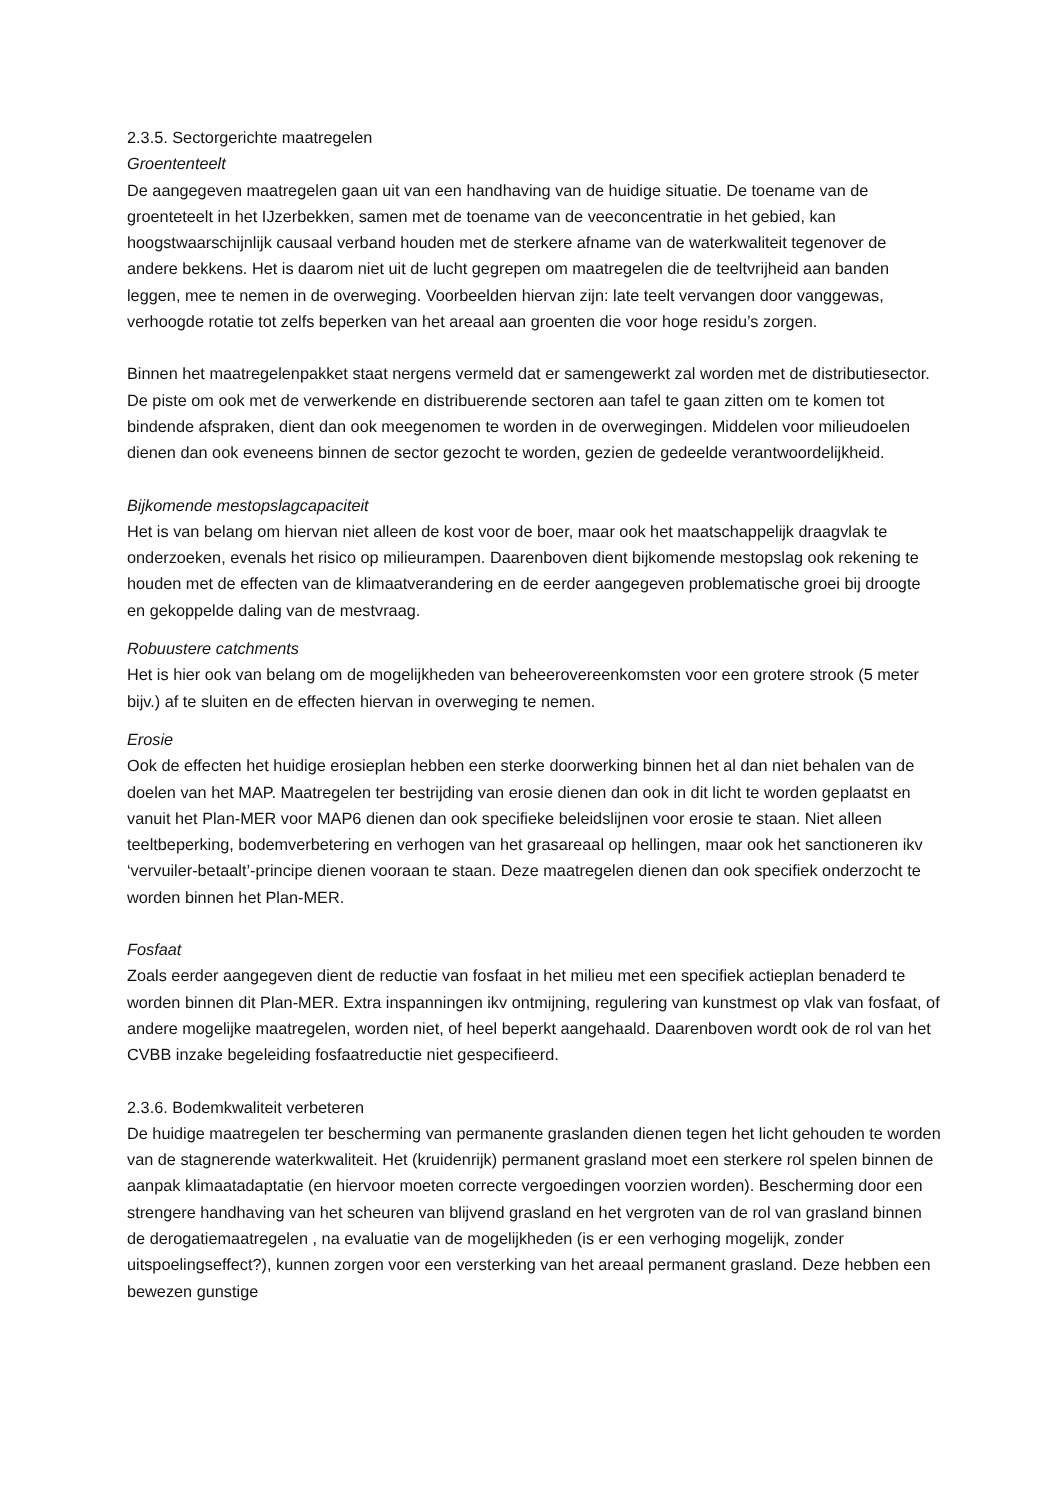2.3.5. Sectorgerichte maatregelen
Groententeelt
De aangegeven maatregelen gaan uit van een handhaving van de huidige situatie. De toename van de groenteteelt in het IJzerbekken, samen met de toename van de veeconcentratie in het gebied, kan hoogstwaarschijnlijk causaal verband houden met de sterkere afname van de waterkwaliteit tegenover de andere bekkens. Het is daarom niet uit de lucht gegrepen om maatregelen die de teeltvrijheid aan banden leggen, mee te nemen in de overweging. Voorbeelden hiervan zijn: late teelt vervangen door vanggewas, verhoogde rotatie tot zelfs beperken van het areaal aan groenten die voor hoge residu’s zorgen.
Binnen het maatregelenpakket staat nergens vermeld dat er samengewerkt zal worden met de distributiesector. De piste om ook met de verwerkende en distribuerende sectoren aan tafel te gaan zitten om te komen tot bindende afspraken, dient dan ook meegenomen te worden in de overwegingen. Middelen voor milieudoelen dienen dan ook eveneens binnen de sector gezocht te worden, gezien de gedeelde verantwoordelijkheid.
Bijkomende mestopslagcapaciteit
Het is van belang om hiervan niet alleen de kost voor de boer, maar ook het maatschappelijk draagvlak te onderzoeken, evenals het risico op milieurampen. Daarenboven dient bijkomende mestopslag ook rekening te houden met de effecten van de klimaatverandering en de eerder aangegeven problematische groei bij droogte en gekoppelde daling van de mestvraag.
Robuustere catchments
Het is hier ook van belang om de mogelijkheden van beheerovereenkomsten voor een grotere strook (5 meter bijv.) af te sluiten en de effecten hiervan in overweging te nemen.
Erosie
Ook de effecten het huidige erosieplan hebben een sterke doorwerking binnen het al dan niet behalen van de doelen van het MAP. Maatregelen ter bestrijding van erosie dienen dan ook in dit licht te worden geplaatst en vanuit het Plan-MER voor MAP6 dienen dan ook specifieke beleidslijnen voor erosie te staan. Niet alleen teeltbeperking, bodemverbetering en verhogen van het grasareaal op hellingen, maar ook het sanctioneren ikv ‘vervuiler-betaalt’-principe dienen vooraan te staan. Deze maatregelen dienen dan ook specifiek onderzocht te worden binnen het Plan-MER.
Fosfaat
Zoals eerder aangegeven dient de reductie van fosfaat in het milieu met een specifiek actieplan benaderd te worden binnen dit Plan-MER. Extra inspanningen ikv ontmijning, regulering van kunstmest op vlak van fosfaat, of andere mogelijke maatregelen, worden niet, of heel beperkt aangehaald. Daarenboven wordt ook de rol van het CVBB inzake begeleiding fosfaatreductie niet gespecifieerd.
2.3.6. Bodemkwaliteit verbeteren
De huidige maatregelen ter bescherming van permanente graslanden dienen tegen het licht gehouden te worden van de stagnerende waterkwaliteit. Het (kruidenrijk) permanent grasland moet een sterkere rol spelen binnen de aanpak klimaatadaptatie (en hiervoor moeten correcte vergoedingen voorzien worden). Bescherming door een strengere handhaving van het scheuren van blijvend grasland en het vergroten van de rol van grasland binnen de derogatiemaatregelen , na evaluatie van de mogelijkheden (is er een verhoging mogelijk, zonder uitspoelingseffect?), kunnen zorgen voor een versterking van het areaal permanent grasland. Deze hebben een bewezen gunstige